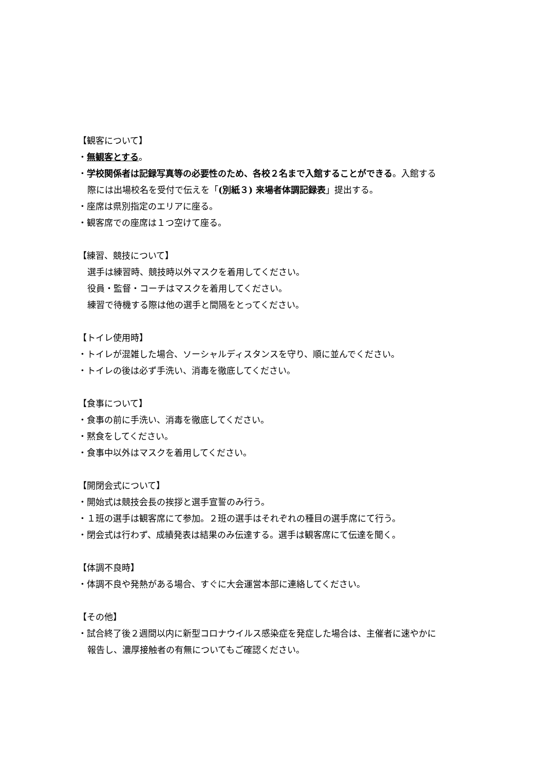【観客について】
・無観客とする。
・学校関係者は記録写真等の必要性のため、各校２名まで入館することができる。入館する
際には出場校名を受付で伝えを「(別紙３) 来場者体調記録表」提出する。
・座席は県別指定のエリアに座る。
・観客席での座席は１つ空けて座る。
【練習、競技について】
選手は練習時、競技時以外マスクを着用してください。
役員・監督・コーチはマスクを着用してください。
練習で待機する際は他の選手と間隔をとってください。
【トイレ使用時】
・トイレが混雑した場合、ソーシャルディスタンスを守り、順に並んでください。
・トイレの後は必ず手洗い、消毒を徹底してください。
【食事について】
・食事の前に手洗い、消毒を徹底してください。
・黙食をしてください。
・食事中以外はマスクを着用してください。
【開閉会式について】
・開始式は競技会長の挨拶と選手宣誓のみ行う。
・１班の選手は観客席にて参加。２班の選手はそれぞれの種目の選手席にて行う。
・閉会式は行わず、成績発表は結果のみ伝達する。選手は観客席にて伝達を聞く。
【体調不良時】
・体調不良や発熱がある場合、すぐに大会運営本部に連絡してください。
【その他】
・試合終了後２週間以内に新型コロナウイルス感染症を発症した場合は、主催者に速やかに
報告し、濃厚接触者の有無についてもご確認ください。